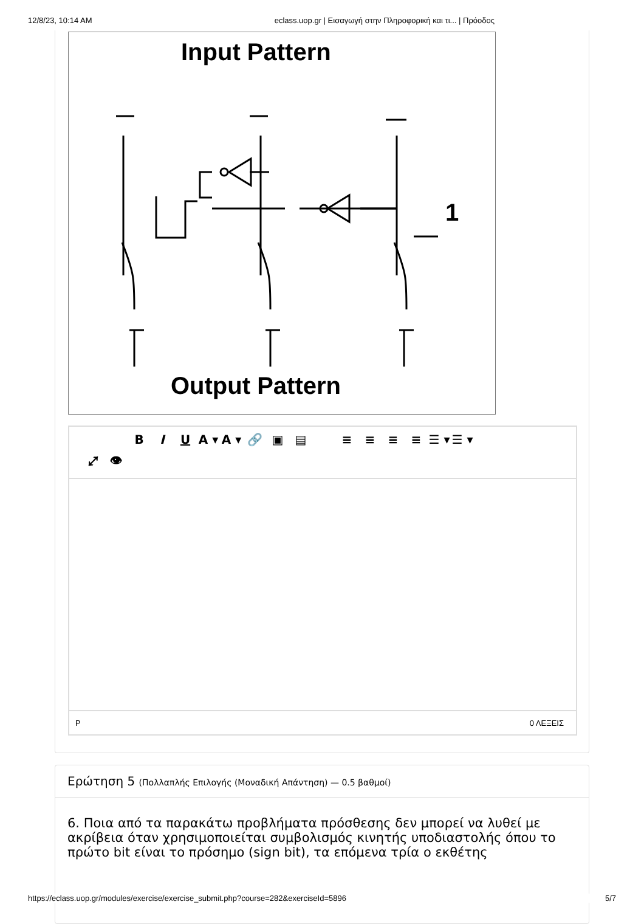12/8/23, 10:14 AM eclass.uop.gr | Εισαγωγή στην Πληροφορική και τι... | Πρόοδος
Input Pattern
1
Output Pattern
BIU A ▾ A ▾ 🔗 ▣ ▤ ≡ ≡ ≡ ≡ ☰ ▾ ☰ ▾
⤢ 👁
P 0 ΛΕΞΕΙΣ
Ερώτηση 5 (Πολλαπλής Επιλογής (Μοναδική Απάντηση) — 0.5 βαθμοί)
6. Ποια από τα παρακάτω προβλήματα πρόσθεσης δεν μπορεί να λυθεί με ακρίβεια όταν χρησιμοποιείται συμβολισμός κινητής υποδιαστολής όπου το πρώτο bit είναι το πρόσημο (sign bit), τα επόμενα τρία ο εκθέτης
https://eclass.uop.gr/modules/exercise/exercise_submit.php?course=282&exerciseId=5896 5/7